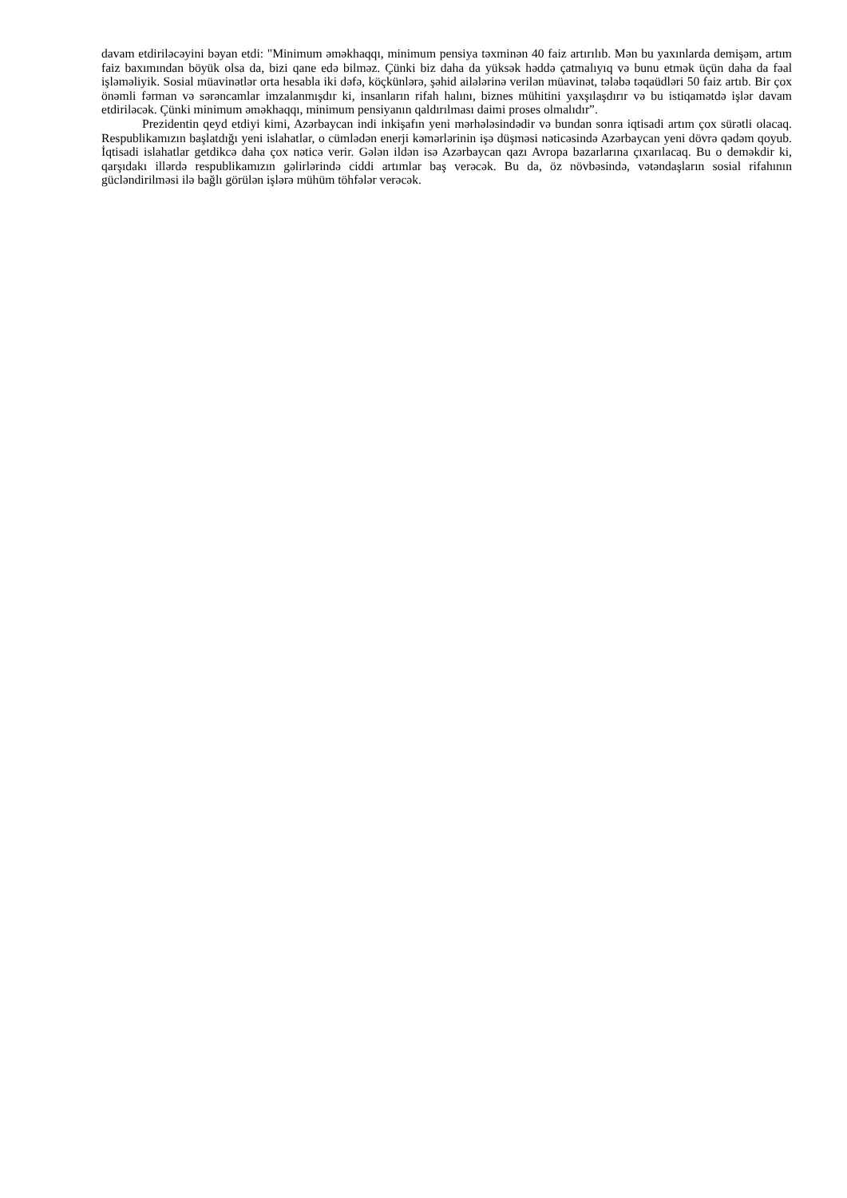davam etdiriləcəyini bəyan etdi: "Minimum əməkhaqqı, minimum pensiya təxminən 40 faiz artırılıb. Mən bu yaxınlarda demişəm, artım faiz baxımından böyük olsa da, bizi qane edə bilməz. Çünki biz daha da yüksək həddə çatmalıyıq və bunu etmək üçün daha da fəal işləməliyik. Sosial müavinətlər orta hesabla iki dəfə, köçkünlərə, şəhid ailələrinə verilən müavinət, tələbə təqaüdləri 50 faiz artıb. Bir çox önəmli fərman və sərəncamlar imzalanmışdır ki, insanların rifah halını, biznes mühitini yaxşılaşdırır və bu istiqamətdə işlər davam etdiriləcək. Çünki minimum əməkhaqqı, minimum pensiyanın qaldırılması daimi proses olmalıdır”.
Prezidentin qeyd etdiyi kimi, Azərbaycan indi inkişafın yeni mərhələsindədir və bundan sonra iqtisadi artım çox sürətli olacaq. Respublikamızın başlatdığı yeni islahatlar, o cümlədən enerji kəmərlərinin işə düşməsi nəticəsində Azərbaycan yeni dövrə qədəm qoyub. İqtisadi islahatlar getdikcə daha çox nəticə verir. Gələn ildən isə Azərbaycan qazı Avropa bazarlarına çıxarılacaq. Bu o deməkdir ki, qarşıdakı illərdə respublikamızın gəlirlərində ciddi artımlar baş verəcək. Bu da, öz növbəsində, vətəndaşların sosial rifahının gücləndirilməsi ilə bağlı görülən işlərə mühüm töhfələr verəcək.